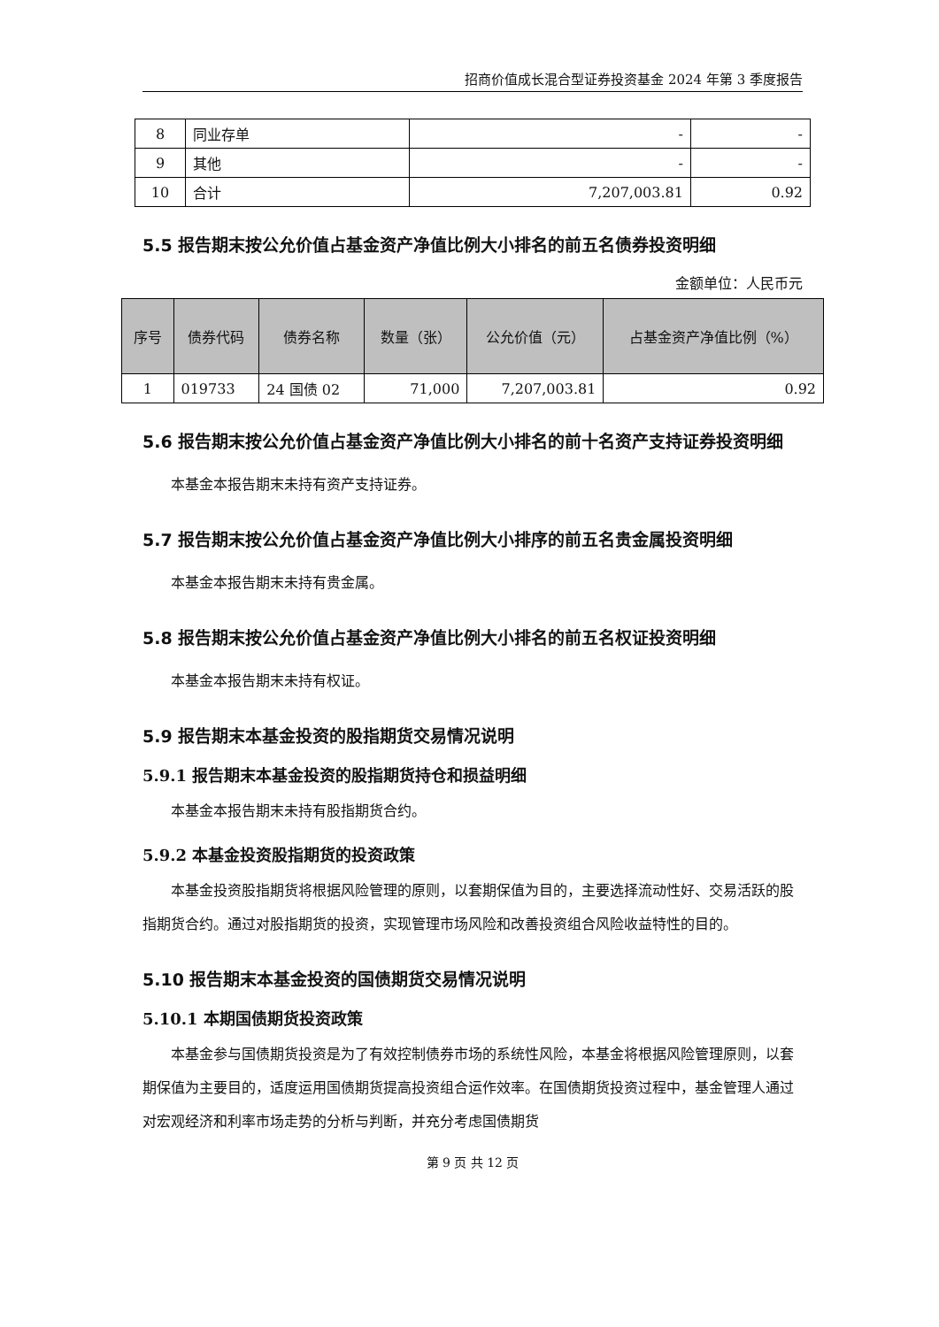招商价值成长混合型证券投资基金 2024 年第 3 季度报告
| 8 | 同业存单 | - | - |
| 9 | 其他 | - | - |
| 10 | 合计 | 7,207,003.81 | 0.92 |
5.5 报告期末按公允价值占基金资产净值比例大小排名的前五名债券投资明细
金额单位：人民币元
| 序号 | 债券代码 | 债券名称 | 数量（张） | 公允价值（元） | 占基金资产净值比例（%） |
| --- | --- | --- | --- | --- | --- |
| 1 | 019733 | 24 国债 02 | 71,000 | 7,207,003.81 | 0.92 |
5.6 报告期末按公允价值占基金资产净值比例大小排名的前十名资产支持证券投资明细
本基金本报告期末未持有资产支持证券。
5.7 报告期末按公允价值占基金资产净值比例大小排序的前五名贵金属投资明细
本基金本报告期末未持有贵金属。
5.8 报告期末按公允价值占基金资产净值比例大小排名的前五名权证投资明细
本基金本报告期末未持有权证。
5.9 报告期末本基金投资的股指期货交易情况说明
5.9.1 报告期末本基金投资的股指期货持仓和损益明细
本基金本报告期末未持有股指期货合约。
5.9.2 本基金投资股指期货的投资政策
本基金投资股指期货将根据风险管理的原则，以套期保值为目的，主要选择流动性好、交易活跃的股指期货合约。通过对股指期货的投资，实现管理市场风险和改善投资组合风险收益特性的目的。
5.10 报告期末本基金投资的国债期货交易情况说明
5.10.1 本期国债期货投资政策
本基金参与国债期货投资是为了有效控制债券市场的系统性风险，本基金将根据风险管理原则，以套期保值为主要目的，适度运用国债期货提高投资组合运作效率。在国债期货投资过程中，基金管理人通过对宏观经济和利率市场走势的分析与判断，并充分考虑国债期货
第 9 页 共 12 页